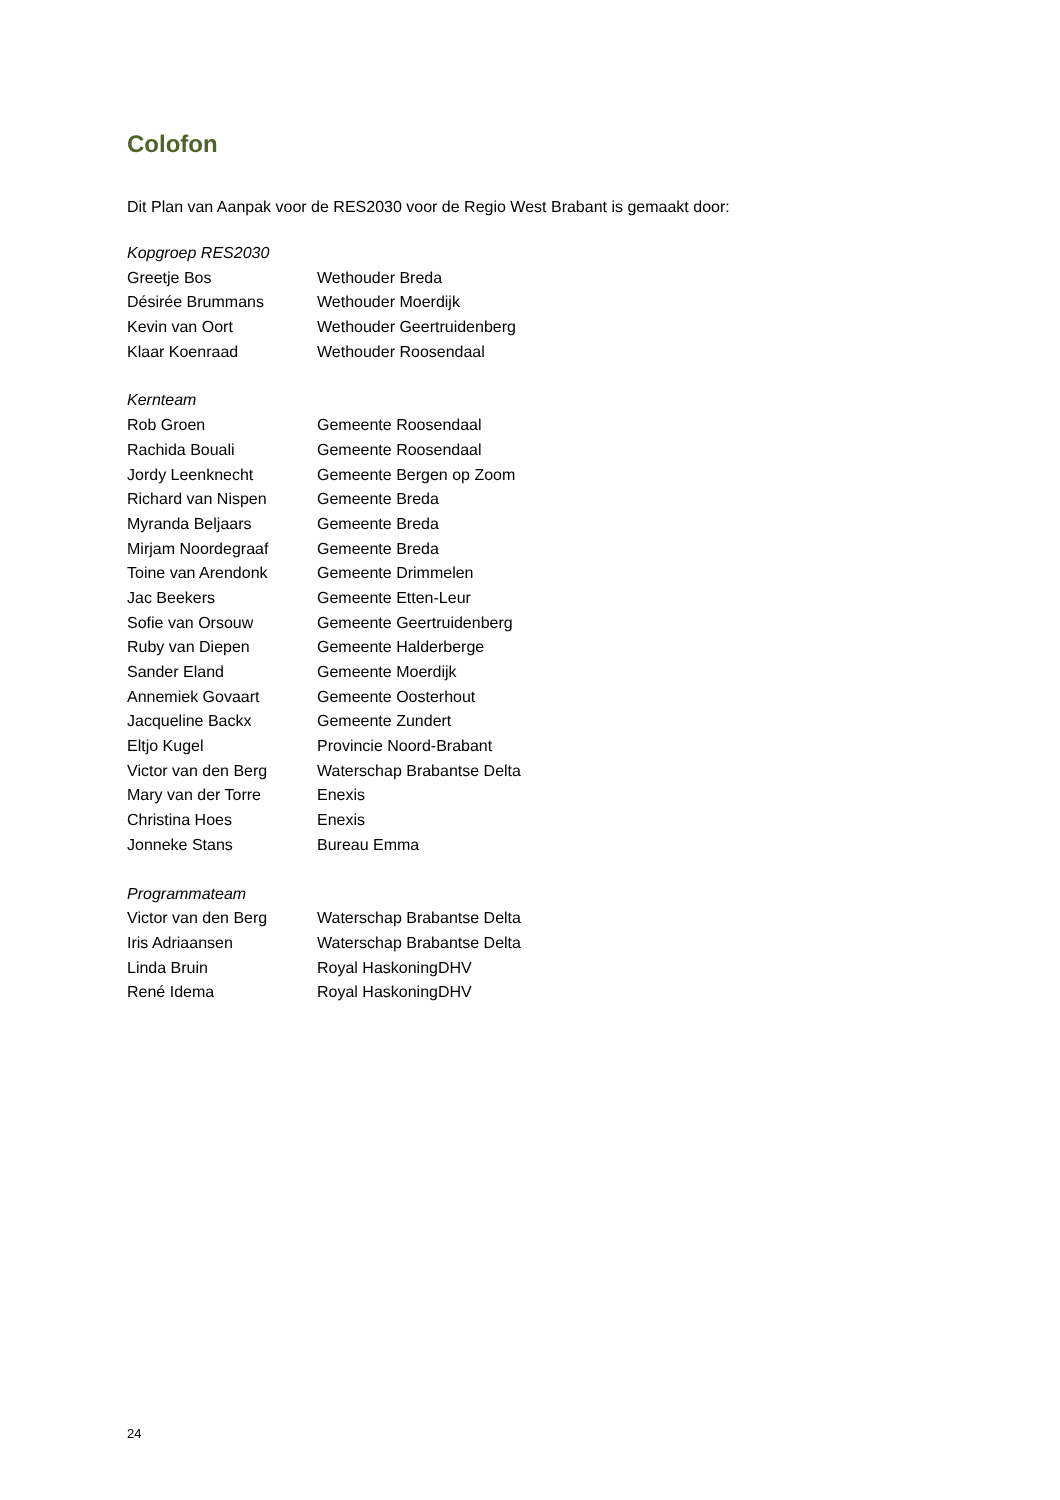Colofon
Dit Plan van Aanpak voor de RES2030 voor de Regio West Brabant is gemaakt door:
| Kopgroep RES2030 | |
| Greetje Bos | Wethouder Breda |
| Désirée Brummans | Wethouder Moerdijk |
| Kevin van Oort | Wethouder Geertruidenberg |
| Klaar Koenraad | Wethouder Roosendaal |
| Kernteam | |
| Rob Groen | Gemeente Roosendaal |
| Rachida Bouali | Gemeente Roosendaal |
| Jordy Leenknecht | Gemeente Bergen op Zoom |
| Richard van Nispen | Gemeente Breda |
| Myranda Beljaars | Gemeente Breda |
| Mirjam Noordegraaf | Gemeente Breda |
| Toine van Arendonk | Gemeente Drimmelen |
| Jac Beekers | Gemeente Etten-Leur |
| Sofie van Orsouw | Gemeente Geertruidenberg |
| Ruby van Diepen | Gemeente Halderberge |
| Sander Eland | Gemeente Moerdijk |
| Annemiek Govaart | Gemeente Oosterhout |
| Jacqueline Backx | Gemeente Zundert |
| Eltjo Kugel | Provincie Noord-Brabant |
| Victor van den Berg | Waterschap Brabantse Delta |
| Mary van der Torre | Enexis |
| Christina Hoes | Enexis |
| Jonneke Stans | Bureau Emma |
| Programmateam | |
| Victor van den Berg | Waterschap Brabantse Delta |
| Iris Adriaansen | Waterschap Brabantse Delta |
| Linda Bruin | Royal HaskoningDHV |
| René Idema | Royal HaskoningDHV |
24